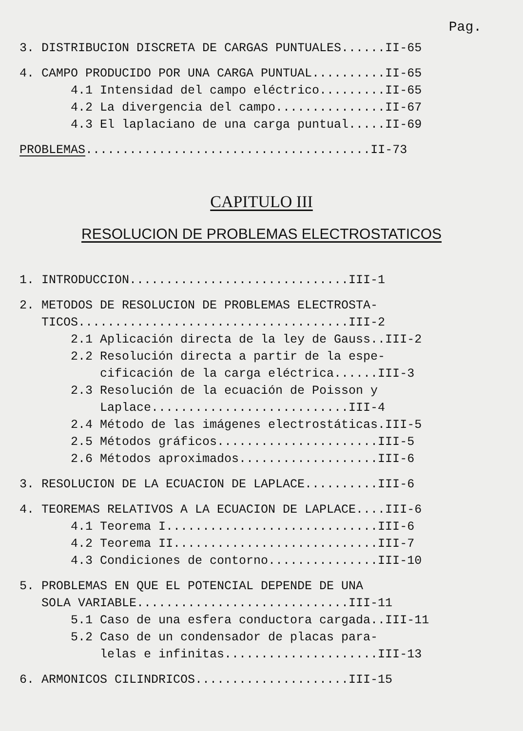Pag.
3. DISTRIBUCION DISCRETA DE CARGAS PUNTUALES......II-65
4. CAMPO PRODUCIDO POR UNA CARGA PUNTUAL..........II-65
4.1 Intensidad del campo eléctrico.........II-65
4.2 La divergencia del campo...............II-67
4.3 El laplaciano de una carga puntual.....II-69
PROBLEMAS.......................................II-73
CAPITULO III
RESOLUCION DE PROBLEMAS ELECTROSTATICOS
1. INTRODUCCION..............................III-1
2. METODOS DE RESOLUCION DE PROBLEMAS ELECTROSTA-
TICOS.....................................III-2
2.1 Aplicación directa de la ley de Gauss..III-2
2.2 Resolución directa a partir de la espe-
cificación de la carga eléctrica......III-3
2.3 Resolución de la ecuación de Poisson y
Laplace...........................III-4
2.4 Método de las imágenes electrostáticas.III-5
2.5 Métodos gráficos......................III-5
2.6 Métodos aproximados...................III-6
3. RESOLUCION DE LA ECUACION DE LAPLACE..........III-6
4. TEOREMAS RELATIVOS A LA ECUACION DE LAPLACE....III-6
4.1 Teorema I.............................III-6
4.2 Teorema II............................III-7
4.3 Condiciones de contorno...............III-10
5. PROBLEMAS EN QUE EL POTENCIAL DEPENDE DE UNA
SOLA VARIABLE.............................III-11
5.1 Caso de una esfera conductora cargada..III-11
5.2 Caso de un condensador de placas para-
lelas e infinitas.....................III-13
6. ARMONICOS CILINDRICOS.....................III-15